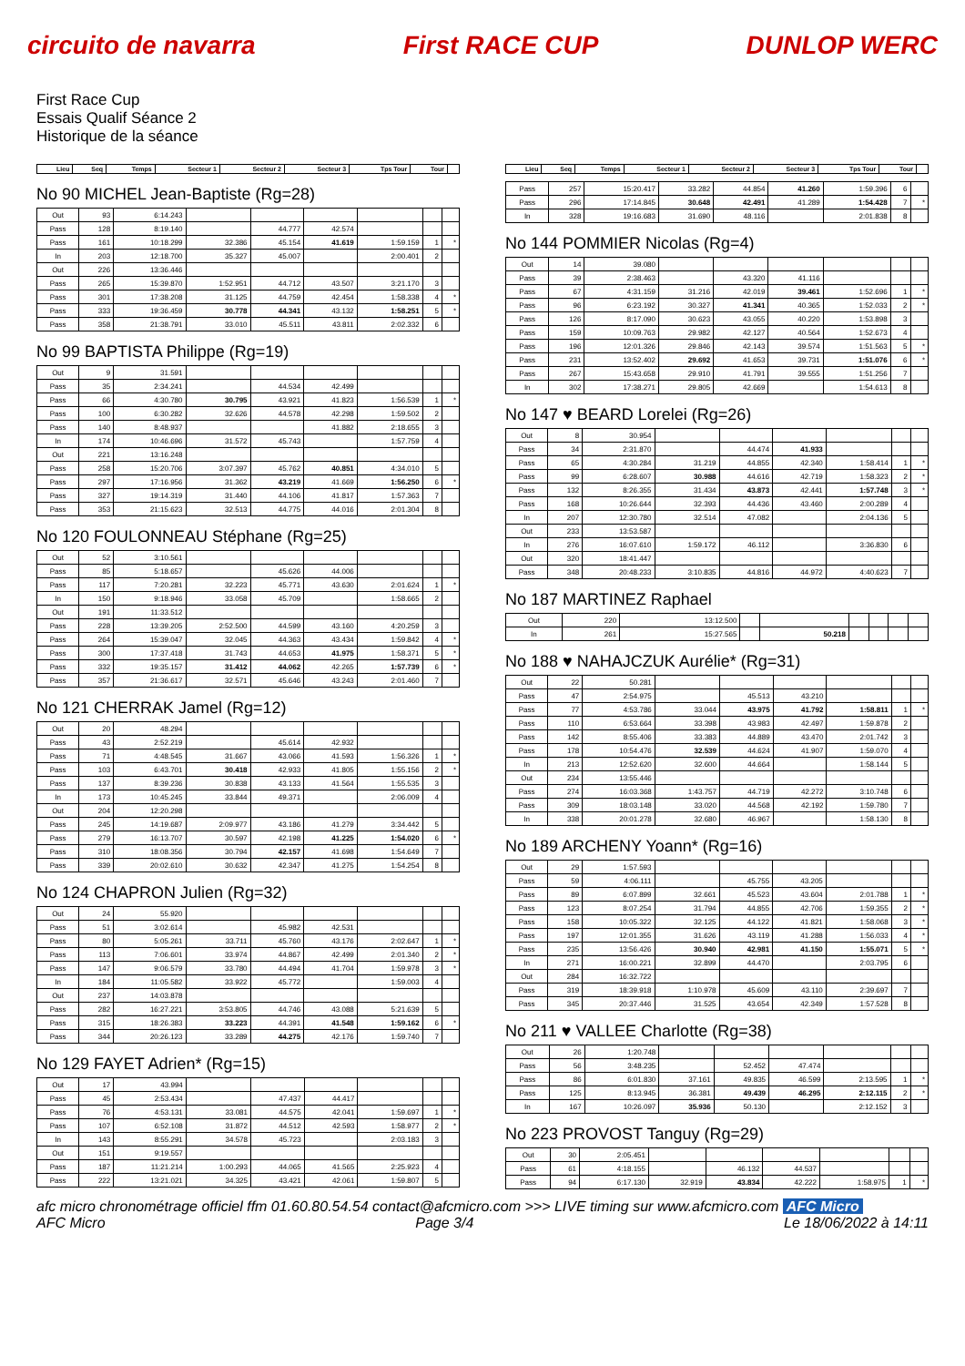circuito de navarra First RACE CUP DUNLOP WERC
First Race Cup
Essais Qualif Séance 2
Historique de la séance
| Lieu | Seq | Temps | Secteur 1 | Secteur 2 | Secteur 3 | Tps Tour | Tour | |
| --- | --- | --- | --- | --- | --- | --- | --- | --- |
No 90 MICHEL Jean-Baptiste (Rg=28)
| Out | 93 | 6:14.243 | | | | | | |
| Pass | 128 | 8:19.140 | | 44.777 | 42.574 | | | |
| Pass | 161 | 10:18.299 | 32.386 | 45.154 | 41.619 | 1:59.159 | 1 | * |
| In | 203 | 12:18.700 | 35.327 | 45.007 | | 2:00.401 | 2 | |
| Out | 226 | 13:36.446 | | | | | | |
| Pass | 265 | 15:39.870 | 1:52.951 | 44.712 | 43.507 | 3:21.170 | 3 | |
| Pass | 301 | 17:38.208 | 31.125 | 44.759 | 42.454 | 1:58.338 | 4 | * |
| Pass | 333 | 19:36.459 | 30.778 | 44.341 | 43.132 | 1:58.251 | 5 | * |
| Pass | 358 | 21:38.791 | 33.010 | 45.511 | 43.811 | 2:02.332 | 6 | |
No 99 BAPTISTA Philippe (Rg=19)
| Out | 9 | 31.591 | | | | | | |
| Pass | 35 | 2:34.241 | | 44.534 | 42.499 | | | |
| Pass | 66 | 4:30.780 | 30.795 | 43.921 | 41.823 | 1:56.539 | 1 | * |
| Pass | 100 | 6:30.282 | 32.626 | 44.578 | 42.298 | 1:59.502 | 2 | |
| Pass | 140 | 8:48.937 | | | 41.882 | 2:18.655 | 3 | |
| In | 174 | 10:46.696 | 31.572 | 45.743 | | 1:57.759 | 4 | |
| Out | 221 | 13:16.248 | | | | | | |
| Pass | 258 | 15:20.706 | 3:07.397 | 45.762 | 40.851 | 4:34.010 | 5 | |
| Pass | 297 | 17:16.956 | 31.362 | 43.219 | 41.669 | 1:56.250 | 6 | * |
| Pass | 327 | 19:14.319 | 31.440 | 44.106 | 41.817 | 1:57.363 | 7 | |
| Pass | 353 | 21:15.623 | 32.513 | 44.775 | 44.016 | 2:01.304 | 8 | |
No 120 FOULONNEAU Stéphane (Rg=25)
| Out | 52 | 3:10.561 | | | | | | |
| Pass | 85 | 5:18.657 | | 45.626 | 44.006 | | | |
| Pass | 117 | 7:20.281 | 32.223 | 45.771 | 43.630 | 2:01.624 | 1 | * |
| In | 150 | 9:18.946 | 33.058 | 45.709 | | 1:58.665 | 2 | |
| Out | 191 | 11:33.512 | | | | | | |
| Pass | 228 | 13:39.205 | 2:52.500 | 44.599 | 43.160 | 4:20.259 | 3 | |
| Pass | 264 | 15:39.047 | 32.045 | 44.363 | 43.434 | 1:59.842 | 4 | * |
| Pass | 300 | 17:37.418 | 31.743 | 44.653 | 41.975 | 1:58.371 | 5 | * |
| Pass | 332 | 19:35.157 | 31.412 | 44.062 | 42.265 | 1:57.739 | 6 | * |
| Pass | 357 | 21:36.617 | 32.571 | 45.646 | 43.243 | 2:01.460 | 7 | |
No 121 CHERRAK Jamel (Rg=12)
| Out | 20 | 48.294 | | | | | | |
| Pass | 43 | 2:52.219 | | 45.614 | 42.932 | | | |
| Pass | 71 | 4:48.545 | 31.667 | 43.066 | 41.593 | 1:56.326 | 1 | * |
| Pass | 103 | 6:43.701 | 30.418 | 42.933 | 41.805 | 1:55.156 | 2 | * |
| Pass | 137 | 8:39.236 | 30.838 | 43.133 | 41.564 | 1:55.535 | 3 | |
| In | 173 | 10:45.245 | 33.844 | 49.371 | | 2:06.009 | 4 | |
| Out | 204 | 12:20.298 | | | | | | |
| Pass | 245 | 14:19.687 | 2:09.977 | 43.186 | 41.279 | 3:34.442 | 5 | |
| Pass | 279 | 16:13.707 | 30.597 | 42.198 | 41.225 | 1:54.020 | 6 | * |
| Pass | 310 | 18:08.356 | 30.794 | 42.157 | 41.698 | 1:54.649 | 7 | |
| Pass | 339 | 20:02.610 | 30.632 | 42.347 | 41.275 | 1:54.254 | 8 | |
No 124 CHAPRON Julien (Rg=32)
| Out | 24 | 55.920 | | | | | | |
| Pass | 51 | 3:02.614 | | 45.982 | 42.531 | | | |
| Pass | 80 | 5:05.261 | 33.711 | 45.760 | 43.176 | 2:02.647 | 1 | * |
| Pass | 113 | 7:06.601 | 33.974 | 44.867 | 42.499 | 2:01.340 | 2 | * |
| Pass | 147 | 9:06.579 | 33.780 | 44.494 | 41.704 | 1:59.978 | 3 | * |
| In | 184 | 11:05.582 | 33.922 | 45.772 | | 1:59.003 | 4 | |
| Out | 237 | 14:03.878 | | | | | | |
| Pass | 282 | 16:27.221 | 3:53.805 | 44.746 | 43.088 | 5:21.639 | 5 | |
| Pass | 315 | 18:26.383 | 33.223 | 44.391 | 41.548 | 1:59.162 | 6 | * |
| Pass | 344 | 20:26.123 | 33.289 | 44.275 | 42.176 | 1:59.740 | 7 | |
No 129 FAYET Adrien* (Rg=15)
| Out | 17 | 43.994 | | | | | | |
| Pass | 45 | 2:53.434 | | 47.437 | 44.417 | | | |
| Pass | 76 | 4:53.131 | 33.081 | 44.575 | 42.041 | 1:59.697 | 1 | * |
| Pass | 107 | 6:52.108 | 31.872 | 44.512 | 42.593 | 1:58.977 | 2 | * |
| In | 143 | 8:55.291 | 34.578 | 45.723 | | 2:03.183 | 3 | |
| Out | 151 | 9:19.557 | | | | | | |
| Pass | 187 | 11:21.214 | 1:00.293 | 44.065 | 41.565 | 2:25.923 | 4 | |
| Pass | 222 | 13:21.021 | 34.325 | 43.421 | 42.061 | 1:59.807 | 5 | |
| Lieu | Seq | Temps | Secteur 1 | Secteur 2 | Secteur 3 | Tps Tour | Tour | |
| --- | --- | --- | --- | --- | --- | --- | --- | --- |
| Pass | 257 | 15:20.417 | 33.282 | 44.854 | 41.260 | 1:59.396 | 6 | |
| Pass | 296 | 17:14.845 | 30.648 | 42.491 | 41.289 | 1:54.428 | 7 | * |
| In | 328 | 19:16.683 | 31.690 | 48.116 | | 2:01.838 | 8 | |
No 144 POMMIER Nicolas (Rg=4)
| Out | 14 | 39.080 | | | | | | |
| Pass | 39 | 2:38.463 | | 43.320 | 41.116 | | | |
| Pass | 67 | 4:31.159 | 31.216 | 42.019 | 39.461 | 1:52.696 | 1 | * |
| Pass | 96 | 6:23.192 | 30.327 | 41.341 | 40.365 | 1:52.033 | 2 | * |
| Pass | 126 | 8:17.090 | 30.623 | 43.055 | 40.220 | 1:53.898 | 3 | |
| Pass | 159 | 10:09.763 | 29.982 | 42.127 | 40.564 | 1:52.673 | 4 | |
| Pass | 196 | 12:01.326 | 29.846 | 42.143 | 39.574 | 1:51.563 | 5 | * |
| Pass | 231 | 13:52.402 | 29.692 | 41.653 | 39.731 | 1:51.076 | 6 | * |
| Pass | 267 | 15:43.658 | 29.910 | 41.791 | 39.555 | 1:51.256 | 7 | |
| In | 302 | 17:38.271 | 29.805 | 42.669 | | 1:54.613 | 8 | |
No 147 ♥ BEARD Lorelei (Rg=26)
| Out | 8 | 30.954 | | | | | | |
| Pass | 34 | 2:31.870 | | 44.474 | 41.933 | | | |
| Pass | 65 | 4:30.284 | 31.219 | 44.855 | 42.340 | 1:58.414 | 1 | * |
| Pass | 99 | 6:28.607 | 30.988 | 44.616 | 42.719 | 1:58.323 | 2 | * |
| Pass | 132 | 8:26.355 | 31.434 | 43.873 | 42.441 | 1:57.748 | 3 | * |
| Pass | 168 | 10:26.644 | 32.393 | 44.436 | 43.460 | 2:00.289 | 4 | |
| In | 207 | 12:30.780 | 32.514 | 47.082 | | 2:04.136 | 5 | |
| Out | 233 | 13:53.587 | | | | | | |
| In | 276 | 16:07.610 | 1:59.172 | 46.112 | | 3:36.830 | 6 | |
| Out | 320 | 18:41.447 | | | | | | |
| Pass | 348 | 20:48.233 | 3:10.835 | 44.816 | 44.972 | 4:40.623 | 7 | |
No 187 MARTINEZ Raphael
| Out | 220 | 13:12.500 | | | | | | |
| In | 261 | 15:27.565 | | 50.218 | | | | |
No 188 ♥ NAHAJCZUK Aurélie* (Rg=31)
| Out | 22 | 50.281 | | | | | | |
| Pass | 47 | 2:54.975 | | 45.513 | 43.210 | | | |
| Pass | 77 | 4:53.786 | 33.044 | 43.975 | 41.792 | 1:58.811 | 1 | * |
| Pass | 110 | 6:53.664 | 33.398 | 43.983 | 42.497 | 1:59.878 | 2 | |
| Pass | 142 | 8:55.406 | 33.383 | 44.889 | 43.470 | 2:01.742 | 3 | |
| Pass | 178 | 10:54.476 | 32.539 | 44.624 | 41.907 | 1:59.070 | 4 | |
| In | 213 | 12:52.620 | 32.600 | 44.664 | | 1:58.144 | 5 | |
| Out | 234 | 13:55.446 | | | | | | |
| Pass | 274 | 16:03.368 | 1:43.757 | 44.719 | 42.272 | 3:10.748 | 6 | |
| Pass | 309 | 18:03.148 | 33.020 | 44.568 | 42.192 | 1:59.780 | 7 | |
| In | 338 | 20:01.278 | 32.680 | 46.967 | | 1:58.130 | 8 | |
No 189 ARCHENY Yoann* (Rg=16)
| Out | 29 | 1:57.593 | | | | | | |
| Pass | 59 | 4:06.111 | | 45.755 | 43.205 | | | |
| Pass | 89 | 6:07.899 | 32.661 | 45.523 | 43.604 | 2:01.788 | 1 | * |
| Pass | 123 | 8:07.254 | 31.794 | 44.855 | 42.706 | 1:59.355 | 2 | * |
| Pass | 158 | 10:05.322 | 32.125 | 44.122 | 41.821 | 1:58.068 | 3 | * |
| Pass | 197 | 12:01.355 | 31.626 | 43.119 | 41.288 | 1:56.033 | 4 | * |
| Pass | 235 | 13:56.426 | 30.940 | 42.981 | 41.150 | 1:55.071 | 5 | * |
| In | 271 | 16:00.221 | 32.899 | 44.470 | | 2:03.795 | 6 | |
| Out | 284 | 16:32.722 | | | | | | |
| Pass | 319 | 18:39.918 | 1:10.978 | 45.609 | 43.110 | 2:39.697 | 7 | |
| Pass | 345 | 20:37.446 | 31.525 | 43.654 | 42.349 | 1:57.528 | 8 | |
No 211 ♥ VALLEE Charlotte (Rg=38)
| Out | 26 | 1:20.748 | | | | | | |
| Pass | 56 | 3:48.235 | | 52.452 | 47.474 | | | |
| Pass | 86 | 6:01.830 | 37.161 | 49.835 | 46.599 | 2:13.595 | 1 | * |
| Pass | 125 | 8:13.945 | 36.381 | 49.439 | 46.295 | 2:12.115 | 2 | * |
| In | 167 | 10:26.097 | 35.936 | 50.130 | | 2:12.152 | 3 | |
No 223 PROVOST Tanguy (Rg=29)
| Out | 30 | 2:05.451 | | | | | | |
| Pass | 61 | 4:18.155 | | 46.132 | 44.537 | | | |
| Pass | 94 | 6:17.130 | 32.919 | 43.834 | 42.222 | 1:58.975 | 1 | * |
afc micro chronométrage officiel ffm 01.60.80.54.54 contact@afcmicro.com >>> LIVE timing sur www.afcmicro.com AFC Micro
AFC Micro Page 3/4 Le 18/06/2022 à 14:11